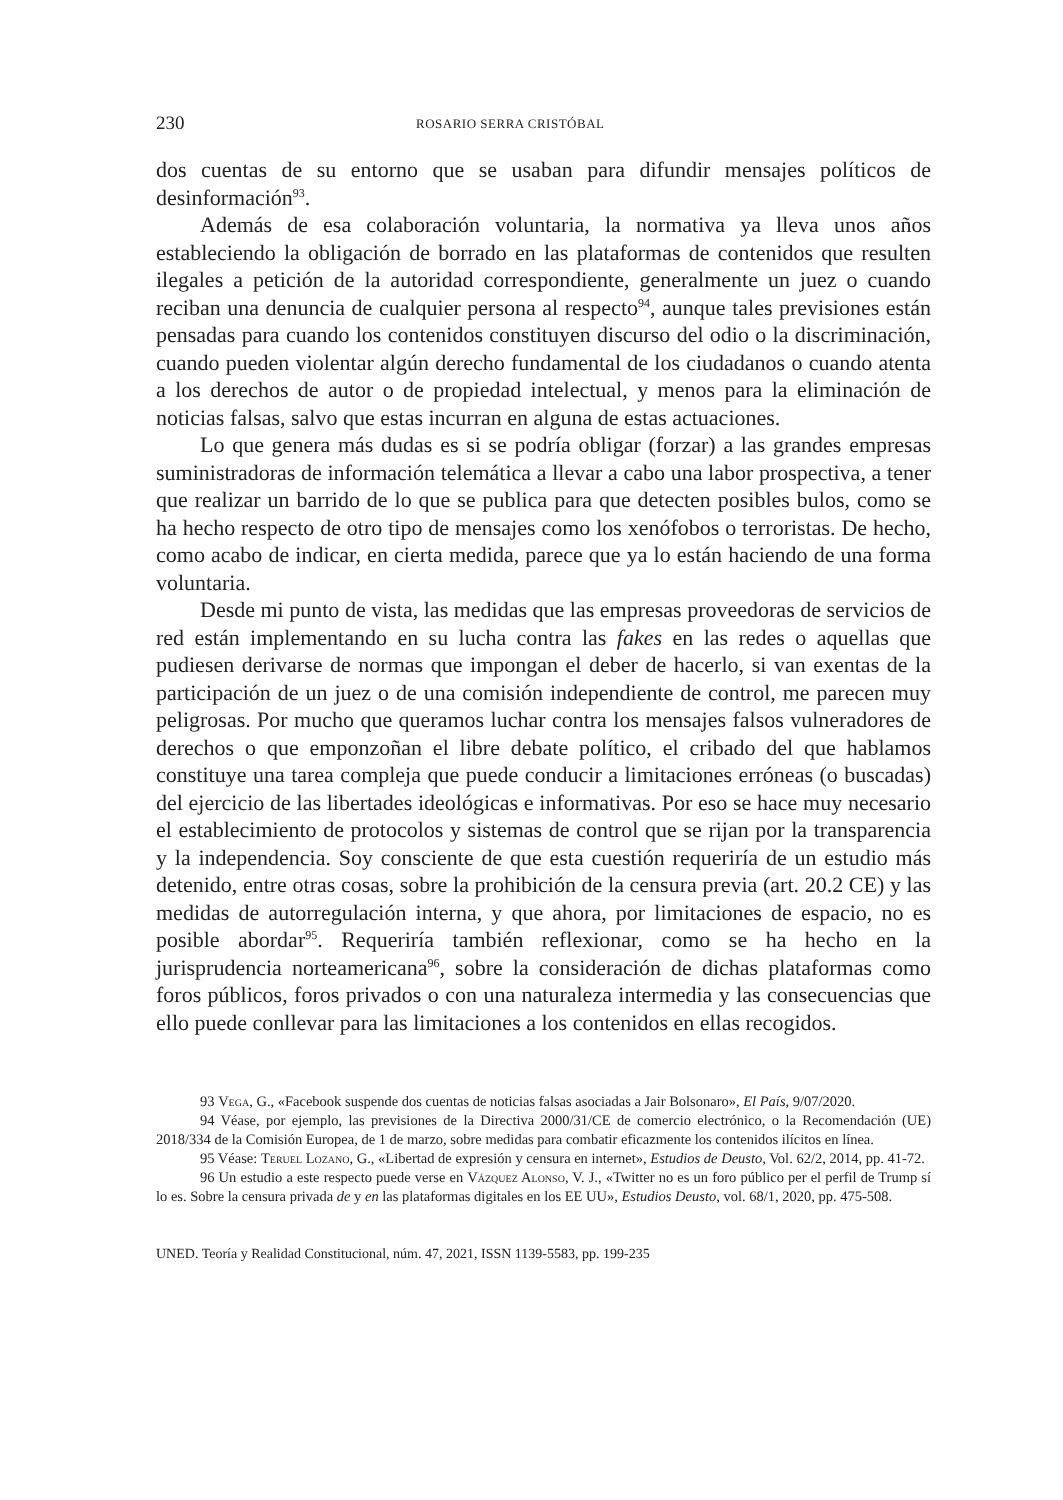230 ROSARIO SERRA CRISTÓBAL
dos cuentas de su entorno que se usaban para difundir mensajes políticos de desinformación<sup>93</sup>.
Además de esa colaboración voluntaria, la normativa ya lleva unos años estableciendo la obligación de borrado en las plataformas de contenidos que resulten ilegales a petición de la autoridad correspondiente, generalmente un juez o cuando reciban una denuncia de cualquier persona al respecto<sup>94</sup>, aunque tales previsiones están pensadas para cuando los contenidos constituyen discurso del odio o la discriminación, cuando pueden violentar algún derecho fundamental de los ciudadanos o cuando atenta a los derechos de autor o de propiedad intelectual, y menos para la eliminación de noticias falsas, salvo que estas incurran en alguna de estas actuaciones.
Lo que genera más dudas es si se podría obligar (forzar) a las grandes empresas suministradoras de información telemática a llevar a cabo una labor prospectiva, a tener que realizar un barrido de lo que se publica para que detecten posibles bulos, como se ha hecho respecto de otro tipo de mensajes como los xenófobos o terroristas. De hecho, como acabo de indicar, en cierta medida, parece que ya lo están haciendo de una forma voluntaria.
Desde mi punto de vista, las medidas que las empresas proveedoras de servicios de red están implementando en su lucha contra las fakes en las redes o aquellas que pudiesen derivarse de normas que impongan el deber de hacerlo, si van exentas de la participación de un juez o de una comisión independiente de control, me parecen muy peligrosas. Por mucho que queramos luchar contra los mensajes falsos vulneradores de derechos o que emponzoñan el libre debate político, el cribado del que hablamos constituye una tarea compleja que puede conducir a limitaciones erróneas (o buscadas) del ejercicio de las libertades ideológicas e informativas. Por eso se hace muy necesario el establecimiento de protocolos y sistemas de control que se rijan por la transparencia y la independencia. Soy consciente de que esta cuestión requeriría de un estudio más detenido, entre otras cosas, sobre la prohibición de la censura previa (art. 20.2 CE) y las medidas de autorregulación interna, y que ahora, por limitaciones de espacio, no es posible abordar<sup>95</sup>. Requeriría también reflexionar, como se ha hecho en la jurisprudencia norteamericana<sup>96</sup>, sobre la consideración de dichas plataformas como foros públicos, foros privados o con una naturaleza intermedia y las consecuencias que ello puede conllevar para las limitaciones a los contenidos en ellas recogidos.
93 Vega, G., «Facebook suspende dos cuentas de noticias falsas asociadas a Jair Bolsonaro», El País, 9/07/2020.
94 Véase, por ejemplo, las previsiones de la Directiva 2000/31/CE de comercio electrónico, o la Recomendación (UE) 2018/334 de la Comisión Europea, de 1 de marzo, sobre medidas para combatir eficazmente los contenidos ilícitos en línea.
95 Véase: Teruel Lozano, G., «Libertad de expresión y censura en internet», Estudios de Deusto, Vol. 62/2, 2014, pp. 41-72.
96 Un estudio a este respecto puede verse en Vázquez Alonso, V. J., «Twitter no es un foro público per el perfil de Trump sí lo es. Sobre la censura privada de y en las plataformas digitales en los EE UU», Estudios Deusto, vol. 68/1, 2020, pp. 475-508.
UNED. Teoría y Realidad Constitucional, núm. 47, 2021, ISSN 1139-5583, pp. 199-235